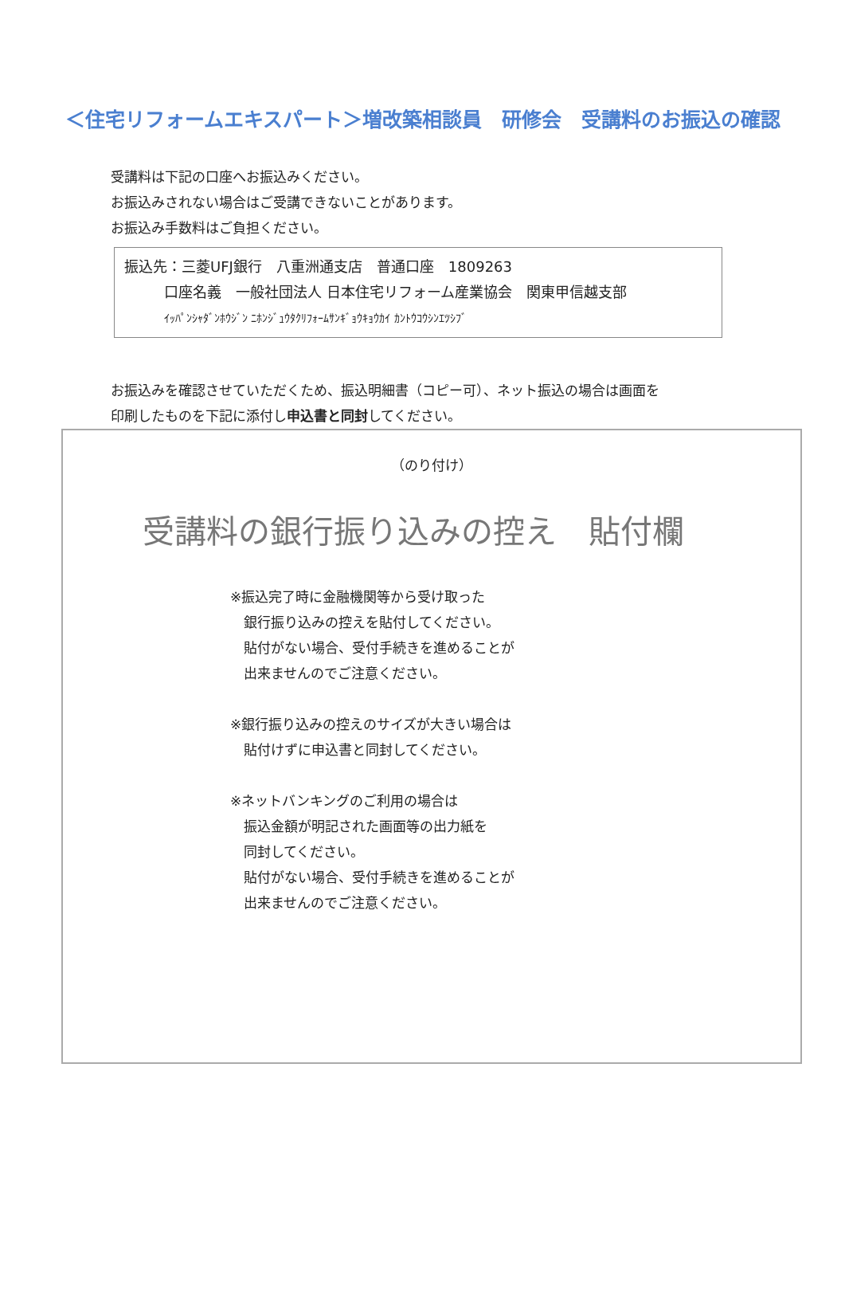＜住宅リフォームエキスパート＞増改築相談員　研修会　受講料のお振込の確認
受講料は下記の口座へお振込みください。
お振込みされない場合はご受講できないことがあります。
お振込み手数料はご負担ください。
振込先：三菱UFJ銀行　八重洲通支店　普通口座　1809263
口座名義　一般社団法人 日本住宅リフォーム産業協会　関東甲信越支部
ｲｯﾊﾟﾝｼｬﾀﾞﾝﾎｳｼﾞﾝ ﾆﾎﾝｼﾞｭｳﾀｸﾘﾌｫｰﾑｻﾝｷﾞｮｳｷｮｳｶｲ ｶﾝﾄｳｺｳｼﾝｴﾂｼﾌﾞ
お振込みを確認させていただくため、振込明細書（コピー可）、ネット振込の場合は画面を
印刷したものを下記に添付し申込書と同封してください。
（のり付け）
受講料の銀行振り込みの控え　貼付欄
※振込完了時に金融機関等から受け取った
　銀行振り込みの控えを貼付してください。
　貼付がない場合、受付手続きを進めることが
　出来ませんのでご注意ください。
※銀行振り込みの控えのサイズが大きい場合は
　貼付けずに申込書と同封してください。
※ネットバンキングのご利用の場合は
　振込金額が明記された画面等の出力紙を
　同封してください。
　貼付がない場合、受付手続きを進めることが
　出来ませんのでご注意ください。